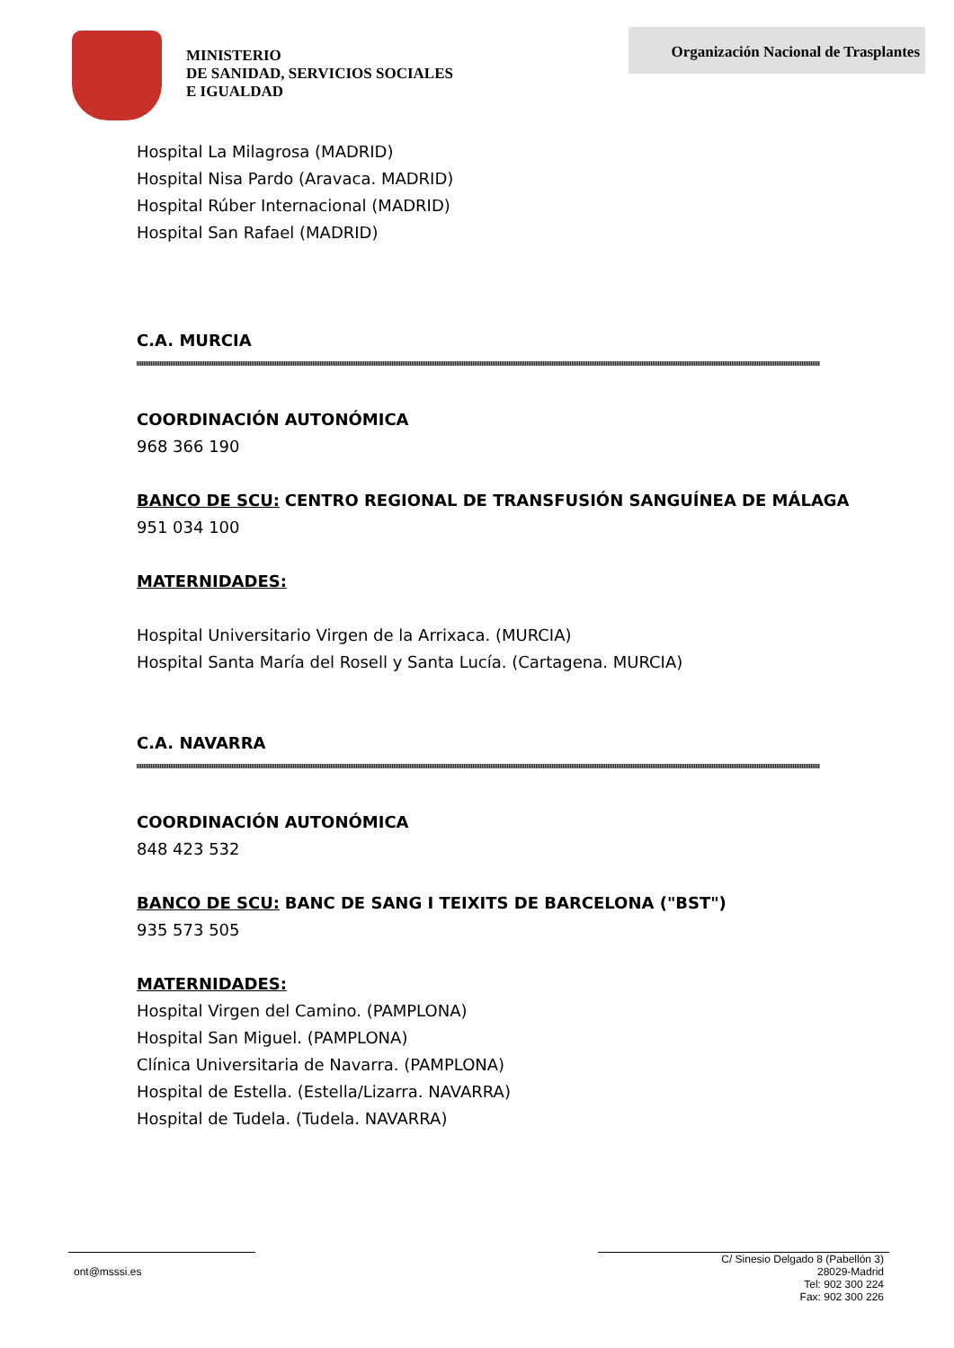MINISTERIO
DE SANIDAD, SERVICIOS SOCIALES
E IGUALDAD
Organización Nacional de Trasplantes
Hospital La Milagrosa (MADRID)
Hospital Nisa Pardo (Aravaca. MADRID)
Hospital Rúber Internacional (MADRID)
Hospital San Rafael (MADRID)
C.A. MURCIA
COORDINACIÓN AUTONÓMICA
968 366 190
BANCO DE SCU: CENTRO REGIONAL DE TRANSFUSIÓN SANGUÍNEA DE MÁLAGA
951 034 100
MATERNIDADES:
Hospital Universitario Virgen de la Arrixaca. (MURCIA)
Hospital Santa María del Rosell y Santa Lucía. (Cartagena. MURCIA)
C.A. NAVARRA
COORDINACIÓN AUTONÓMICA
848 423 532
BANCO DE SCU: BANC DE SANG I TEIXITS DE BARCELONA ("BST")
935 573 505
MATERNIDADES:
Hospital Virgen del Camino. (PAMPLONA)
Hospital San Miguel. (PAMPLONA)
Clínica Universitaria de Navarra. (PAMPLONA)
Hospital de Estella. (Estella/Lizarra. NAVARRA)
Hospital de Tudela. (Tudela. NAVARRA)
ont@msssi.es
C/ Sinesio Delgado 8 (Pabellón 3)
28029-Madrid
Tel: 902 300 224
Fax: 902 300 226